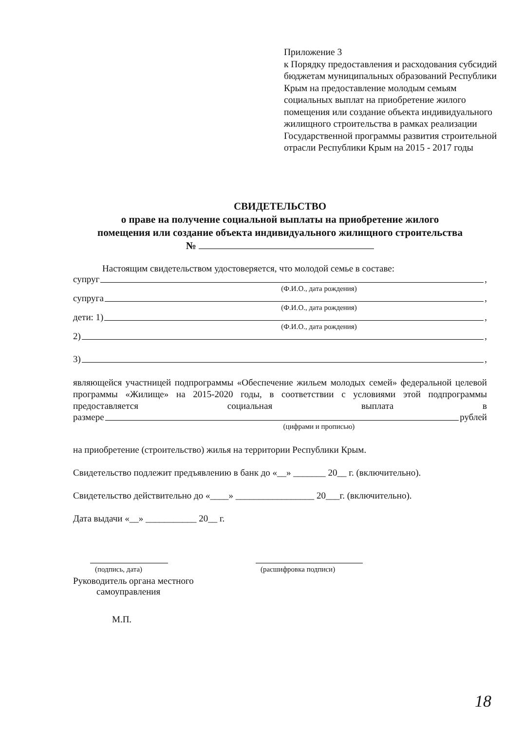Приложение 3
к Порядку предоставления и расходования субсидий бюджетам муниципальных образований Республики Крым на предоставление молодым семьям социальных выплат на приобретение жилого помещения или создание объекта индивидуального жилищного строительства в рамках реализации Государственной программы развития строительной отрасли Республики Крым на 2015 - 2017 годы
СВИДЕТЕЛЬСТВО
о праве на получение социальной выплаты на приобретение жилого
помещения или создание объекта индивидуального жилищного строительства
№
Настоящим свидетельством удостоверяется, что молодой семье в составе:
супруг ,
(Ф.И.О., дата рождения)
супруга ,
(Ф.И.О., дата рождения)
дети: 1) ,
(Ф.И.О., дата рождения)
2) ,
3) ,
являющейся участницей подпрограммы «Обеспечение жильем молодых семей» федеральной целевой программы «Жилище» на 2015-2020 годы, в соответствии с условиями этой подпрограммы предоставляется социальная выплата в
размере рублей
(цифрами и прописью)
на приобретение (строительство) жилья на территории Республики Крым.
Свидетельство подлежит предъявлению в банк до «__» _______ 20__ г. (включительно).
Свидетельство действительно до «____» _________________ 20___г. (включительно).
Дата выдачи «__» ___________ 20__ г.
(подпись, дата) (расшифровка подписи)
Руководитель органа местного
самоуправления
М.П.
18